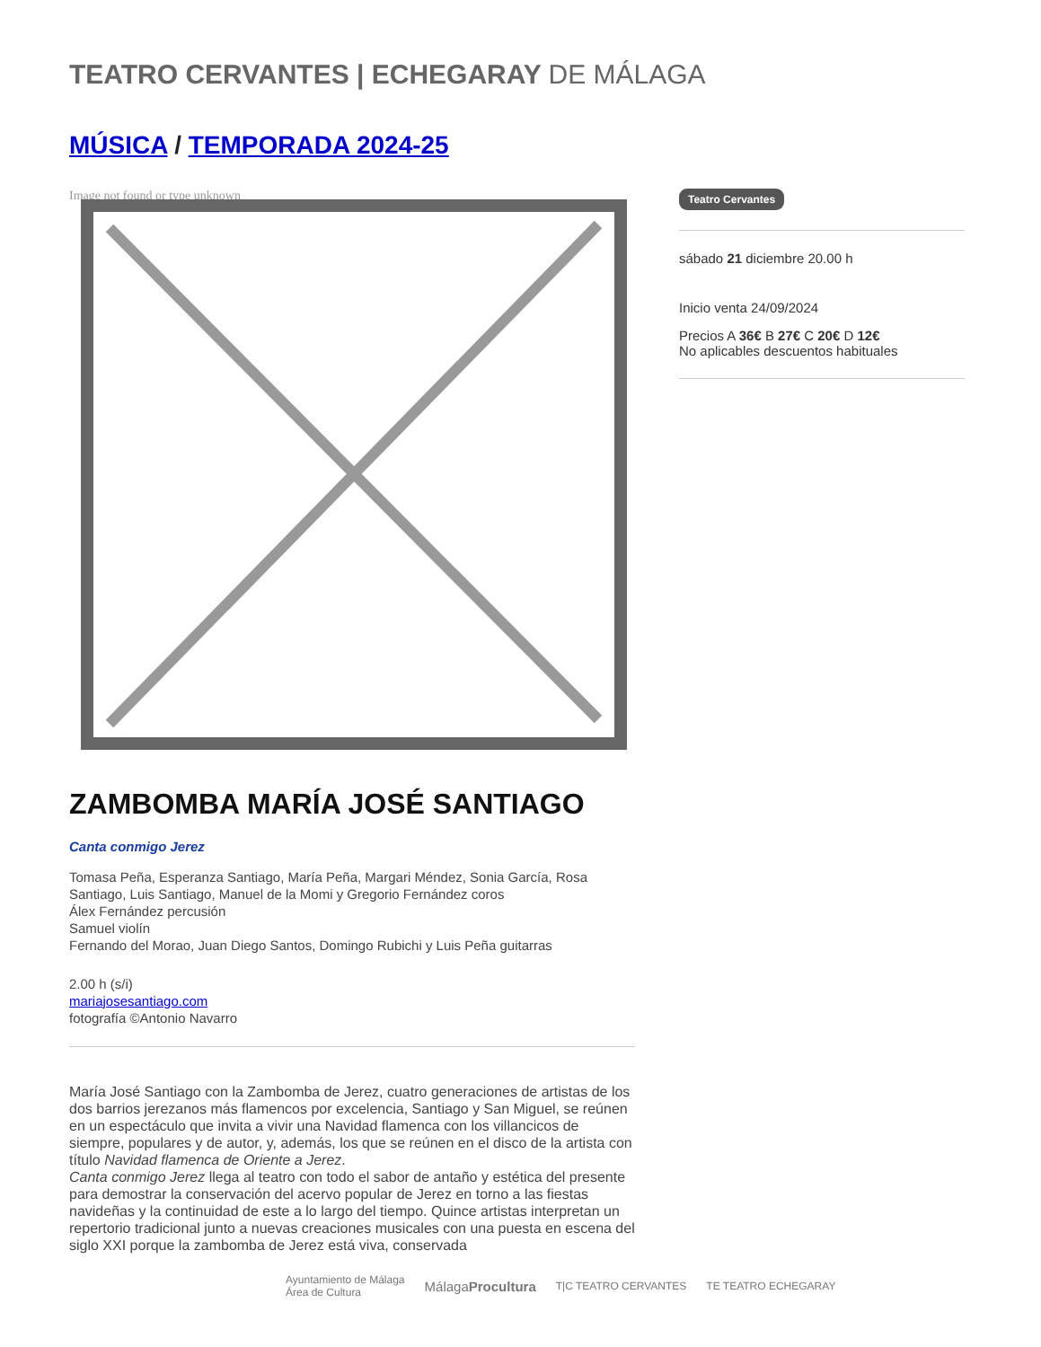TEATRO CERVANTES | ECHEGARAY DE MÁLAGA
MÚSICA / TEMPORADA 2024-25
Image not found or type unknown
ZAMBOMBA MARÍA JOSÉ SANTIAGO
Canta conmigo Jerez
Tomasa Peña, Esperanza Santiago, María Peña, Margari Méndez, Sonia García, Rosa Santiago, Luis Santiago, Manuel de la Momi y Gregorio Fernández coros
Álex Fernández percusión
Samuel violín
Fernando del Morao, Juan Diego Santos, Domingo Rubichi y Luis Peña guitarras
2.00 h (s/i)
mariajosesantiago.com
fotografía ©Antonio Navarro
María José Santiago con la Zambomba de Jerez, cuatro generaciones de artistas de los dos barrios jerezanos más flamencos por excelencia, Santiago y San Miguel, se reúnen en un espectáculo que invita a vivir una Navidad flamenca con los villancicos de siempre, populares y de autor, y, además, los que se reúnen en el disco de la artista con título Navidad flamenca de Oriente a Jerez.
Canta conmigo Jerez llega al teatro con todo el sabor de antaño y estética del presente para demostrar la conservación del acervo popular de Jerez en torno a las fiestas navideñas y la continuidad de este a lo largo del tiempo. Quince artistas interpretan un repertorio tradicional junto a nuevas creaciones musicales con una puesta en escena del siglo XXI porque la zambomba de Jerez está viva, conservada
Teatro Cervantes
sábado 21 diciembre 20.00 h
Inicio venta 24/09/2024
Precios A 36€ B 27€ C 20€ D 12€
No aplicables descuentos habituales
Ayuntamiento de Málaga
Área de Cultura MálagaProcultura T|C TEATRO CERVANTES TE TEATRO ECHEGARAY